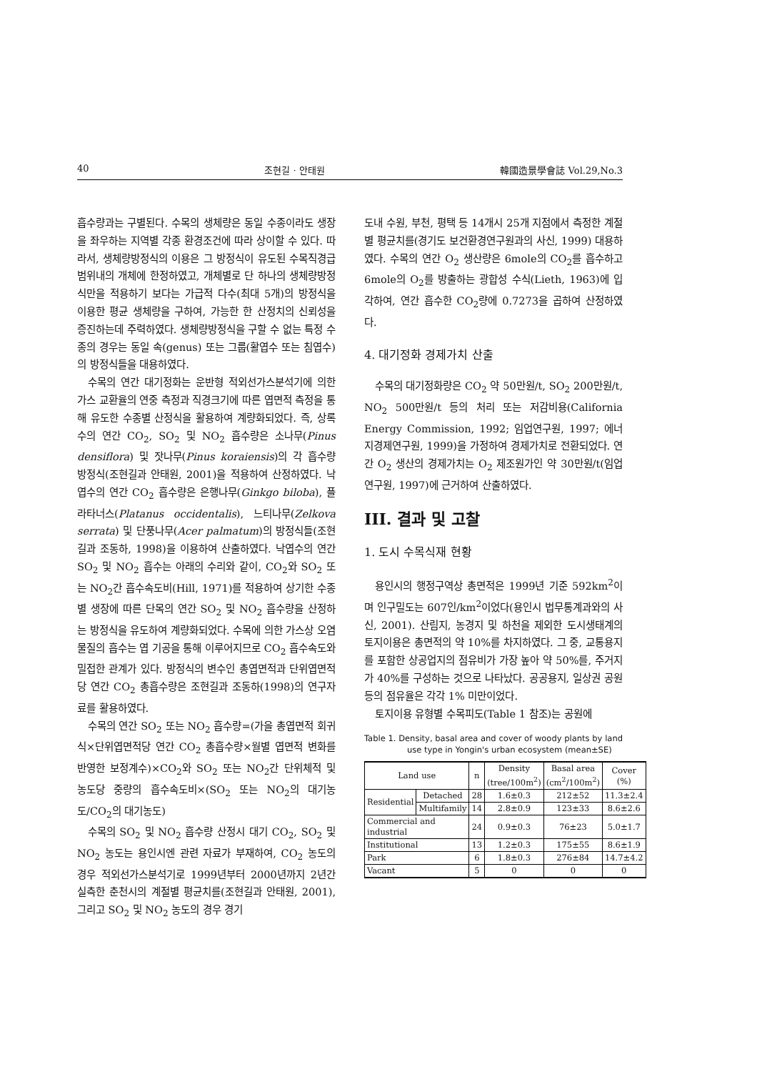40 조현길 · 안태원 韓國造景學會誌 Vol.29,No.3
흡수량과는 구별된다. 수목의 생체량은 동일 수종이라도 생장을 좌우하는 지역별 각종 환경조건에 따라 상이할 수 있다. 따라서, 생체량방정식의 이용은 그 방정식이 유도된 수목직경급 범위내의 개체에 한정하였고, 개체별로 단 하나의 생체량방정식만을 적용하기 보다는 가급적 다수(최대 5개)의 방정식을 이용한 평균 생체량을 구하여, 가능한 한 산정치의 신뢰성을 증진하는데 주력하였다. 생체량방정식을 구할 수 없는 특정 수종의 경우는 동일 속(genus) 또는 그룹(활엽수 또는 침엽수)의 방정식들을 대용하였다.
수목의 연간 대기정화는 운반형 적외선가스분석기에 의한 가스 교환율의 연중 측정과 직경크기에 따른 엽면적 측정을 통해 유도한 수종별 산정식을 활용하여 계량화되었다. 즉, 상록수의 연간 CO<sub>2</sub>, SO<sub>2</sub> 및 NO<sub>2</sub> 흡수량은 소나무(Pinus densiflora) 및 잣나무(Pinus koraiensis)의 각 흡수량 방정식(조현길과 안태원, 2001)을 적용하여 산정하였다. 낙엽수의 연간 CO<sub>2</sub> 흡수량은 은행나무(Ginkgo biloba), 플라타너스(Platanus occidentalis), 느티나무(Zelkova serrata) 및 단풍나무(Acer palmatum)의 방정식들(조현길과 조동하, 1998)을 이용하여 산출하였다. 낙엽수의 연간 SO<sub>2</sub> 및 NO<sub>2</sub> 흡수는 아래의 수리와 같이, CO<sub>2</sub>와 SO<sub>2</sub> 또는 NO<sub>2</sub>간 흡수속도비(Hill, 1971)를 적용하여 상기한 수종별 생장에 따른 단목의 연간 SO<sub>2</sub> 및 NO<sub>2</sub> 흡수량을 산정하는 방정식을 유도하여 계량화되었다. 수목에 의한 가스상 오염물질의 흡수는 엽 기공을 통해 이루어지므로 CO<sub>2</sub> 흡수속도와 밀접한 관계가 있다. 방정식의 변수인 총엽면적과 단위엽면적당 연간 CO<sub>2</sub> 총흡수량은 조현길과 조동하(1998)의 연구자료를 활용하였다.
수목의 연간 SO<sub>2</sub> 또는 NO<sub>2</sub> 흡수량=(가을 총엽면적 회귀식×단위엽면적당 연간 CO<sub>2</sub> 총흡수량×월별 엽면적 변화를 반영한 보정계수)×CO<sub>2</sub>와 SO<sub>2</sub> 또는 NO<sub>2</sub>간 단위체적 및 농도당 중량의 흡수속도비×(SO<sub>2</sub> 또는 NO<sub>2</sub>의 대기농도/CO<sub>2</sub>의 대기농도)
수목의 SO<sub>2</sub> 및 NO<sub>2</sub> 흡수량 산정시 대기 CO<sub>2</sub>, SO<sub>2</sub> 및 NO<sub>2</sub> 농도는 용인시엔 관련 자료가 부재하여, CO<sub>2</sub> 농도의 경우 적외선가스분석기로 1999년부터 2000년까지 2년간 실측한 춘천시의 계절별 평균치를(조현길과 안태원, 2001), 그리고 SO<sub>2</sub> 및 NO<sub>2</sub> 농도의 경우 경기
도내 수원, 부천, 평택 등 14개시 25개 지점에서 측정한 계절별 평균치를(경기도 보건환경연구원과의 사신, 1999) 대용하였다. 수목의 연간 O<sub>2</sub> 생산량은 6mole의 CO<sub>2</sub>를 흡수하고 6mole의 O<sub>2</sub>를 방출하는 광합성 수식(Lieth, 1963)에 입각하여, 연간 흡수한 CO<sub>2</sub>량에 0.7273을 곱하여 산정하였다.
4. 대기정화 경제가치 산출
수목의 대기정화량은 CO<sub>2</sub> 약 50만원/t, SO<sub>2</sub> 200만원/t, NO<sub>2</sub> 500만원/t 등의 처리 또는 저감비용(California Energy Commission, 1992; 임업연구원, 1997; 에너지경제연구원, 1999)을 가정하여 경제가치로 전환되었다. 연간 O<sub>2</sub> 생산의 경제가치는 O<sub>2</sub> 제조원가인 약 30만원/t(임업연구원, 1997)에 근거하여 산출하였다.
III. 결과 및 고찰
1. 도시 수목식재 현황
용인시의 행정구역상 총면적은 1999년 기준 592km<sup>2</sup>이며 인구밀도는 607인/km<sup>2</sup>이었다(용인시 법무통계과와의 사신, 2001). 산림지, 농경지 및 하천을 제외한 도시생태계의 토지이용은 총면적의 약 10%를 차지하였다. 그 중, 교통용지를 포함한 상공업지의 점유비가 가장 높아 약 50%를, 주거지가 40%를 구성하는 것으로 나타났다. 공공용지, 일상권 공원 등의 점유율은 각각 1% 미만이었다.
토지이용 유형별 수목피도(Table 1 참조)는 공원에
Table 1. Density, basal area and cover of woody plants by land use type in Yongin's urban ecosystem (mean±SE)
| Land use | | n | Density (tree/100m<sup>2</sup>) | Basal area (cm<sup>2</sup>/100m<sup>2</sup>) | Cover (%) |
| --- | --- | --- | --- | --- | --- |
| Residential | Detached | 28 | 1.6±0.3 | 212±52 | 11.3±2.4 |
| | Multifamily | 14 | 2.8±0.9 | 123±33 | 8.6±2.6 |
| Commercial and industrial | | 24 | 0.9±0.3 | 76±23 | 5.0±1.7 |
| Institutional | | 13 | 1.2±0.3 | 175±55 | 8.6±1.9 |
| Park | | 6 | 1.8±0.3 | 276±84 | 14.7±4.2 |
| Vacant | | 5 | 0 | 0 | 0 |